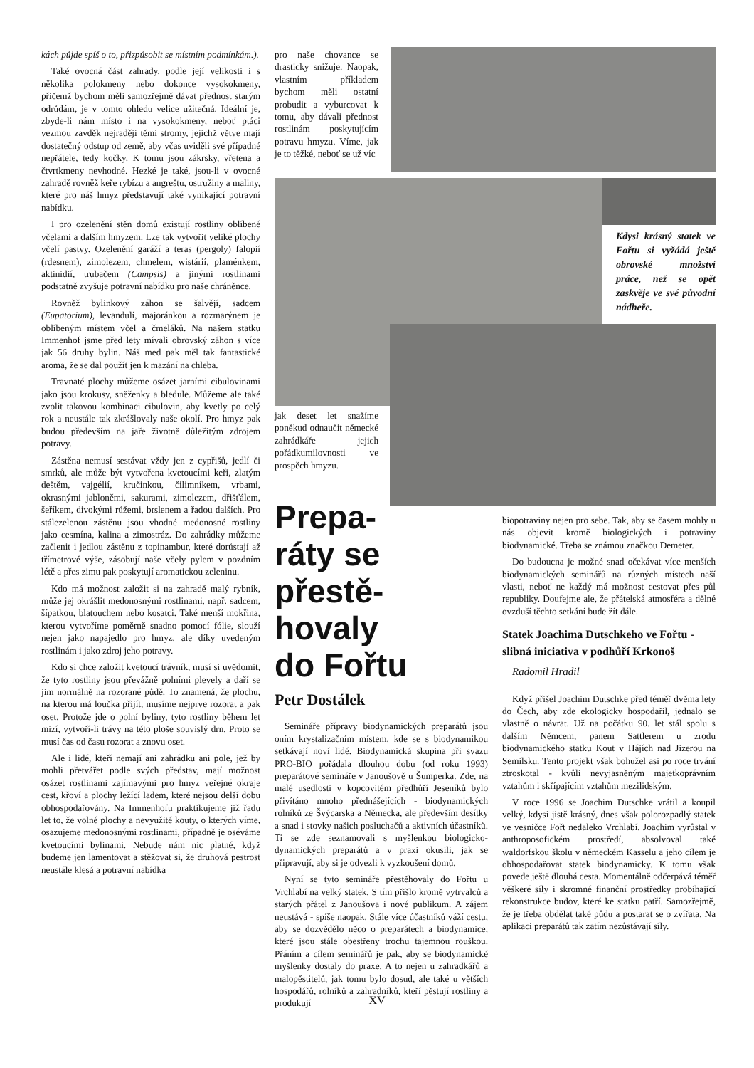Kdysi krásný statek ve Fořtu si vyžádá ještě obrovské množství práce, než se opět zaskvěje ve své původní nádheře.
kách půjde spíš o to, přizpůsobit se místním podmínkám.).
Také ovocná část zahrady, podle její velikosti i s několika polokmeny nebo dokonce vysokokmeny, přičemž bychom měli samozřejmě dávat přednost starým odrůdám, je v tomto ohledu velice užitečná. Ideální je, zbyde-li nám místo i na vysokokmeny, neboť ptáci vezmou zavděk nejraději těmi stromy, jejichž větve mají dostatečný odstup od země, aby včas uviděli své případné nepřátele, tedy kočky. K tomu jsou zákrsky, vřetena a čtvrtkmeny nevhodné. Hezké je také, jsou-li v ovocné zahradě rovněž keře rybízu a angreštu, ostružiny a maliny, které pro náš hmyz představují také vynikající potravní nabídku.
I pro ozelenění stěn domů existují rostliny oblíbené včelami a dalším hmyzem. Lze tak vytvořit veliké plochy včelí pastvy. Ozelenění garáží a teras (pergoly) falopií (rdesnem), zimolezem, chmelem, wistárií, plaménkem, aktinidií, trubačem (Campsis) a jinými rostlinami podstatně zvyšuje potravní nabídku pro naše chráněnce.
Rovněž bylinkový záhon se šalvějí, sadcem (Eupatorium), levandulí, majoránkou a rozmarýnem je oblíbeným místem včel a čmeláků. Na našem statku Immenhof jsme před lety mívali obrovský záhon s více jak 56 druhy bylin. Náš med pak měl tak fantastické aroma, že se dal použít jen k mazání na chleba.
Travnaté plochy můžeme osázet jarními cibulovinami jako jsou krokusy, sněženky a bledule. Můžeme ale také zvolit takovou kombinaci cibulovin, aby kvetly po celý rok a neustále tak zkrášlovaly naše okolí. Pro hmyz pak budou především na jaře životně důležitým zdrojem potravy.
Zástěna nemusí sestávat vždy jen z cypřišů, jedlí či smrků, ale může být vytvořena kvetoucími keři, zlatým deštěm, vajgélií, kručinkou, čilimníkem, vrbami, okrasnými jabloněmi, sakurami, zimolezem, dřišťálem, šeříkem, divokými růžemi, brslenem a řadou dalších. Pro stálezelenou zástěnu jsou vhodné medonosné rostliny jako cesmína, kalina a zimostráz. Do zahrádky můžeme začlenit i jedlou zástěnu z topinambur, které dorůstají až třímetrové výše, zásobují naše včely pylem v pozdním létě a přes zimu pak poskytují aromatickou zeleninu.
Kdo má možnost založit si na zahradě malý rybník, může jej okrášlit medonosnými rostlinami, např. sadcem, šípatkou, blatouchem nebo kosatci. Také menší mokřina, kterou vytvoříme poměrně snadno pomocí fólie, slouží nejen jako napajedlo pro hmyz, ale díky uvedeným rostlinám i jako zdroj jeho potravy.
Kdo si chce založit kvetoucí trávník, musí si uvědomit, že tyto rostliny jsou převážně polními plevely a daří se jim normálně na rozorané půdě. To znamená, že plochu, na kterou má loučka přijít, musíme nejprve rozorat a pak oset. Protože jde o polní byliny, tyto rostliny během let mizí, vytvoří-li trávy na této ploše souvislý drn. Proto se musí čas od času rozorat a znovu oset.
Ale i lidé, kteří nemají ani zahrádku ani pole, jež by mohli přetvářet podle svých představ, mají možnost osázet rostlinami zajímavými pro hmyz veřejné okraje cest, křoví a plochy ležící ladem, které nejsou delší dobu obhospodařovány. Na Immenhofu praktikujeme již řadu let to, že volné plochy a nevyužité kouty, o kterých víme, osazujeme medonosnými rostlinami, případně je oséváme kvetoucími bylinami. Nebude nám nic platné, když budeme jen lamentovat a stěžovat si, že druhová pestrost neustále klesá a potravní nabídka
pro naše chovance se drasticky snižuje. Naopak, vlastním příkladem bychom měli ostatní probudit a vyburcovat k tomu, aby dávali přednost rostlinám poskytujícím potravu hmyzu. Víme, jak je to těžké, neboť se už víc
jak deset let snažíme poněkud odnaučit německé zahrádkáře jejich pořádkumilovnosti ve prospěch hmyzu.
Prepa-
ráty se přestě-
hovaly
do Fořtu
Petr Dostálek
Semináře přípravy biodynamických preparátů jsou oním krystalizačním místem, kde se s biodynamikou setkávají noví lidé. Biodynamická skupina při svazu PRO-BIO pořádala dlouhou dobu (od roku 1993) preparátové semináře v Janoušově u Šumperka. Zde, na malé usedlosti v kopcovitém předhůří Jeseníků bylo přivítáno mnoho přednášejících - biodynamických rolníků ze Švýcarska a Německa, ale především desítky a snad i stovky našich posluchačů a aktivních účastníků. Ti se zde seznamovali s myšlenkou biologicko-dynamických preparátů a v praxi okusili, jak se připravují, aby si je odvezli k vyzkoušení domů.
Nyní se tyto semináře přestěhovaly do Fořtu u Vrchlabí na velký statek. S tím přišlo kromě vytrvalců a starých přátel z Janoušova i nové publikum. A zájem neustává - spíše naopak. Stále více účastníků váží cestu, aby se dozvědělo něco o preparátech a biodynamice, které jsou stále obestřeny trochu tajemnou rouškou. Přáním a cílem seminářů je pak, aby se biodynamické myšlenky dostaly do praxe. A to nejen u zahradkářů a malopěstitelů, jak tomu bylo dosud, ale také u větších hospodářů, rolníků a zahradníků, kteří pěstují rostliny a produkují
biopotraviny nejen pro sebe. Tak, aby se časem mohly u nás objevit kromě biologických i potraviny biodynamické. Třeba se známou značkou Demeter.
Do budoucna je možné snad očekávat více menších biodynamických seminářů na různých místech naší vlasti, neboť ne každý má možnost cestovat přes půl republiky. Doufejme ale, že přátelská atmosféra a dělné ovzduší těchto setkání bude žít dále.
Statek Joachima Dutschkeho ve Fořtu - slibná iniciativa v podhůří Krkonoš
Radomil Hradil
Když přišel Joachim Dutschke před téměř dvěma lety do Čech, aby zde ekologicky hospodařil, jednalo se vlastně o návrat. Už na počátku 90. let stál spolu s dalším Němcem, panem Sattlerem u zrodu biodynamického statku Kout v Hájích nad Jizerou na Semilsku. Tento projekt však bohužel asi po roce trvání ztroskotal - kvůli nevyjasněným majetkoprávním vztahům i skřípajícím vztahům mezilidským.
V roce 1996 se Joachim Dutschke vrátil a koupil velký, kdysi jistě krásný, dnes však polorozpadlý statek ve vesničce Fořt nedaleko Vrchlabí. Joachim vyrůstal v anthroposofickém prostředí, absolvoval také waldorfskou školu v německém Kasselu a jeho cílem je obhospodařovat statek biodynamicky. K tomu však povede ještě dlouhá cesta. Momentálně odčerpává téměř věškeré síly i skromné finanční prostředky probíhající rekonstrukce budov, které ke statku patří. Samozřejmě, že je třeba obdělat také půdu a postarat se o zvířata. Na aplikaci preparátů tak zatím nezůstávají síly.
XV